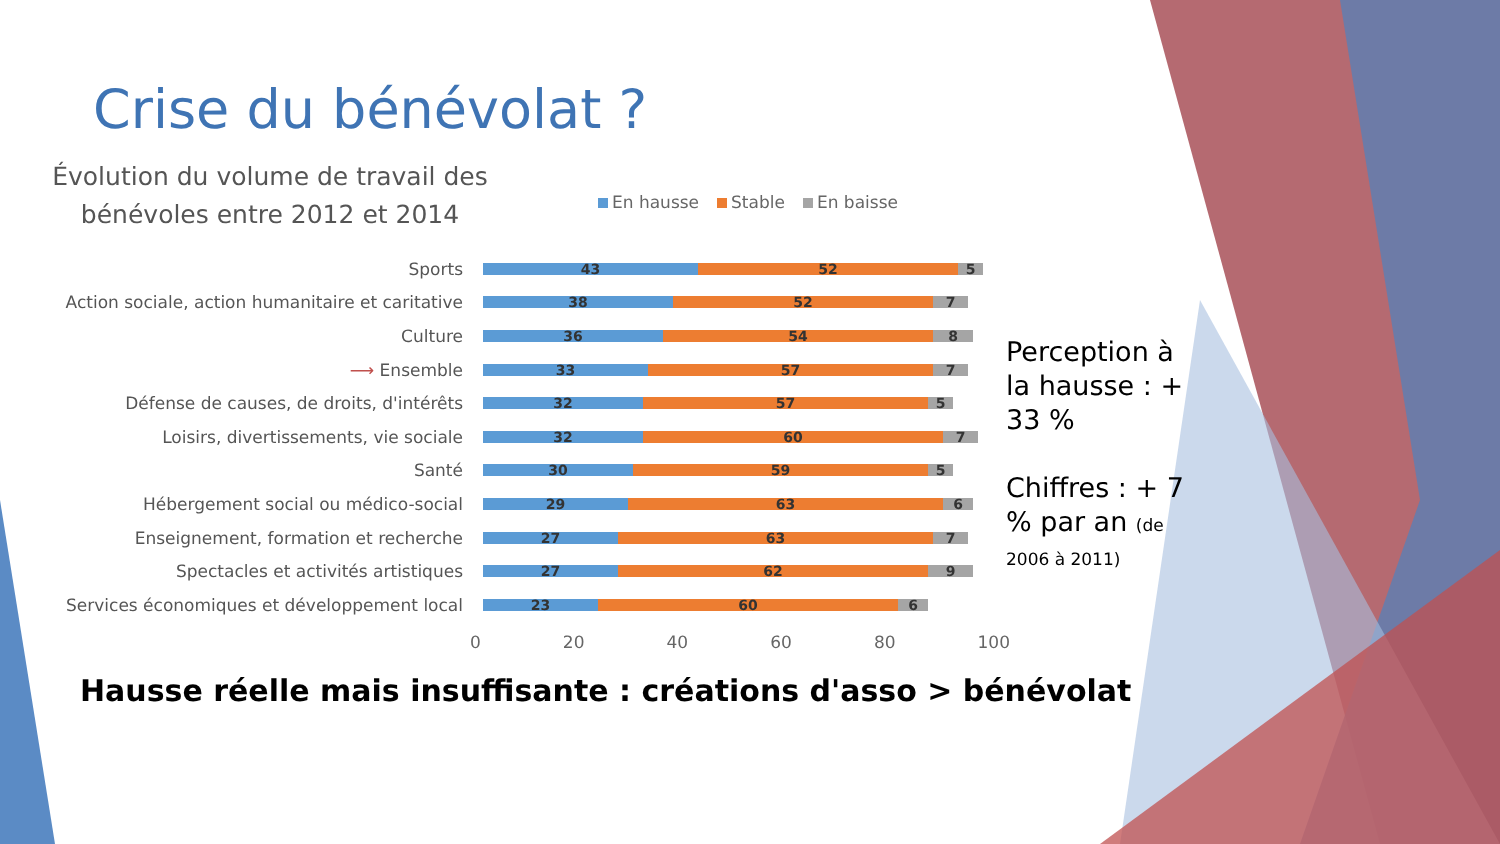Crise du bénévolat ?
Évolution du volume de travail des bénévoles entre 2012 et 2014
En hausse Stable En baisse
Sports
43 52 5
Action sociale, action humanitaire et caritative
38 52 7
Culture
36 54 8
⟶ Ensemble
33 57 7
Défense de causes, de droits, d'intérêts
32 57 5
Loisirs, divertissements, vie sociale
32 60 7
Santé
30 59 5
Hébergement social ou médico-social
29 63 6
Enseignement, formation et recherche
27 63 7
Spectacles et activités artistiques
27 62 9
Services économiques et développement local
23 60 6
0 20 40 60 80 100
Perception à la hausse : + 33 %
Chiffres : + 7 % par an (de 2006 à 2011)
Hausse réelle mais insuffisante : créations d'asso > bénévolat